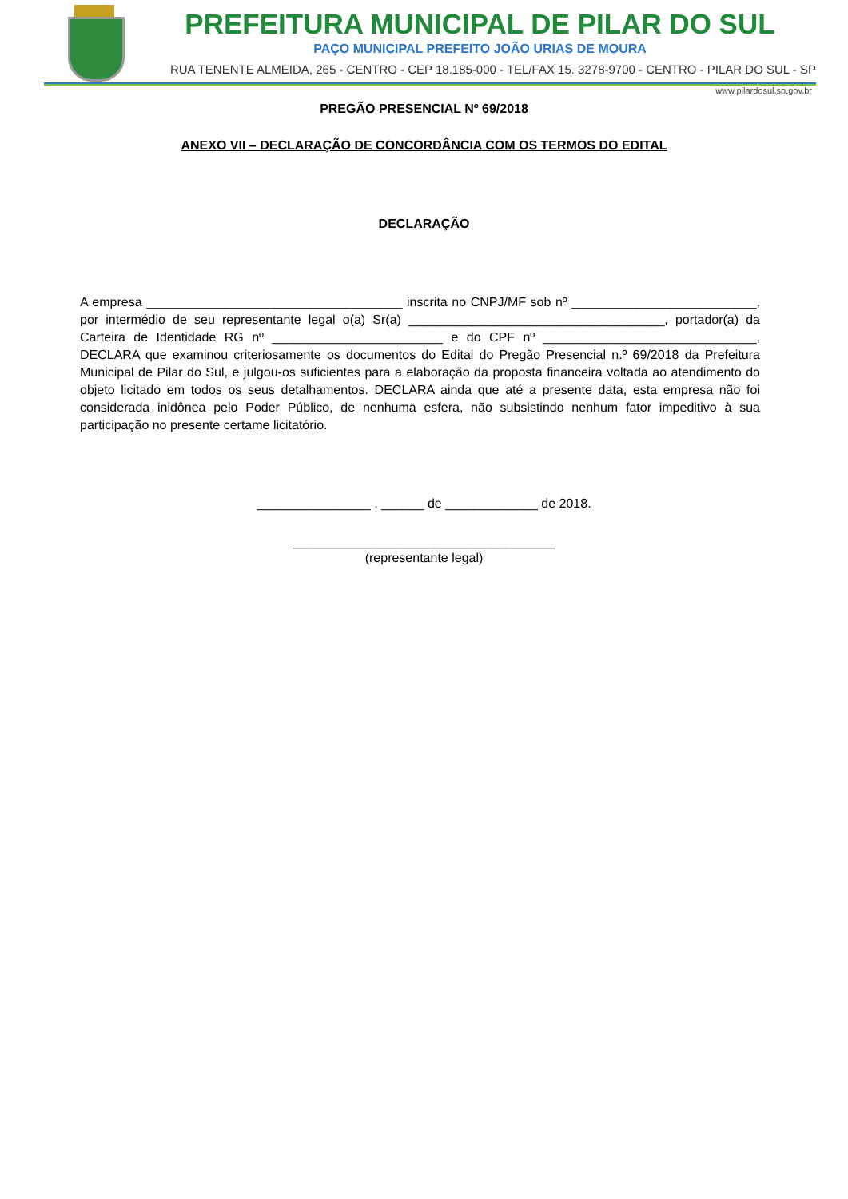PREFEITURA MUNICIPAL DE PILAR DO SUL
PAÇO MUNICIPAL PREFEITO JOÃO URIAS DE MOURA
RUA TENENTE ALMEIDA, 265 - CENTRO - CEP 18.185-000 - TEL/FAX 15. 3278-9700 - CENTRO - PILAR DO SUL - SP
www.pilardosul.sp.gov.br
PREGÃO PRESENCIAL Nº 69/2018
ANEXO VII – DECLARAÇÃO DE CONCORDÂNCIA COM OS TERMOS DO EDITAL
DECLARAÇÃO
A empresa ____________________________________ inscrita no CNPJ/MF sob nº __________________________, por intermédio de seu representante legal o(a) Sr(a) ____________________________________, portador(a) da Carteira de Identidade RG nº ________________________ e do CPF nº ______________________________, DECLARA que examinou criteriosamente os documentos do Edital do Pregão Presencial n.º 69/2018 da Prefeitura Municipal de Pilar do Sul, e julgou-os suficientes para a elaboração da proposta financeira voltada ao atendimento do objeto licitado em todos os seus detalhamentos. DECLARA ainda que até a presente data, esta empresa não foi considerada inidônea pelo Poder Público, de nenhuma esfera, não subsistindo nenhum fator impeditivo à sua participação no presente certame licitatório.
________________ , ______ de _____________ de 2018.
_____________________________________
(representante legal)